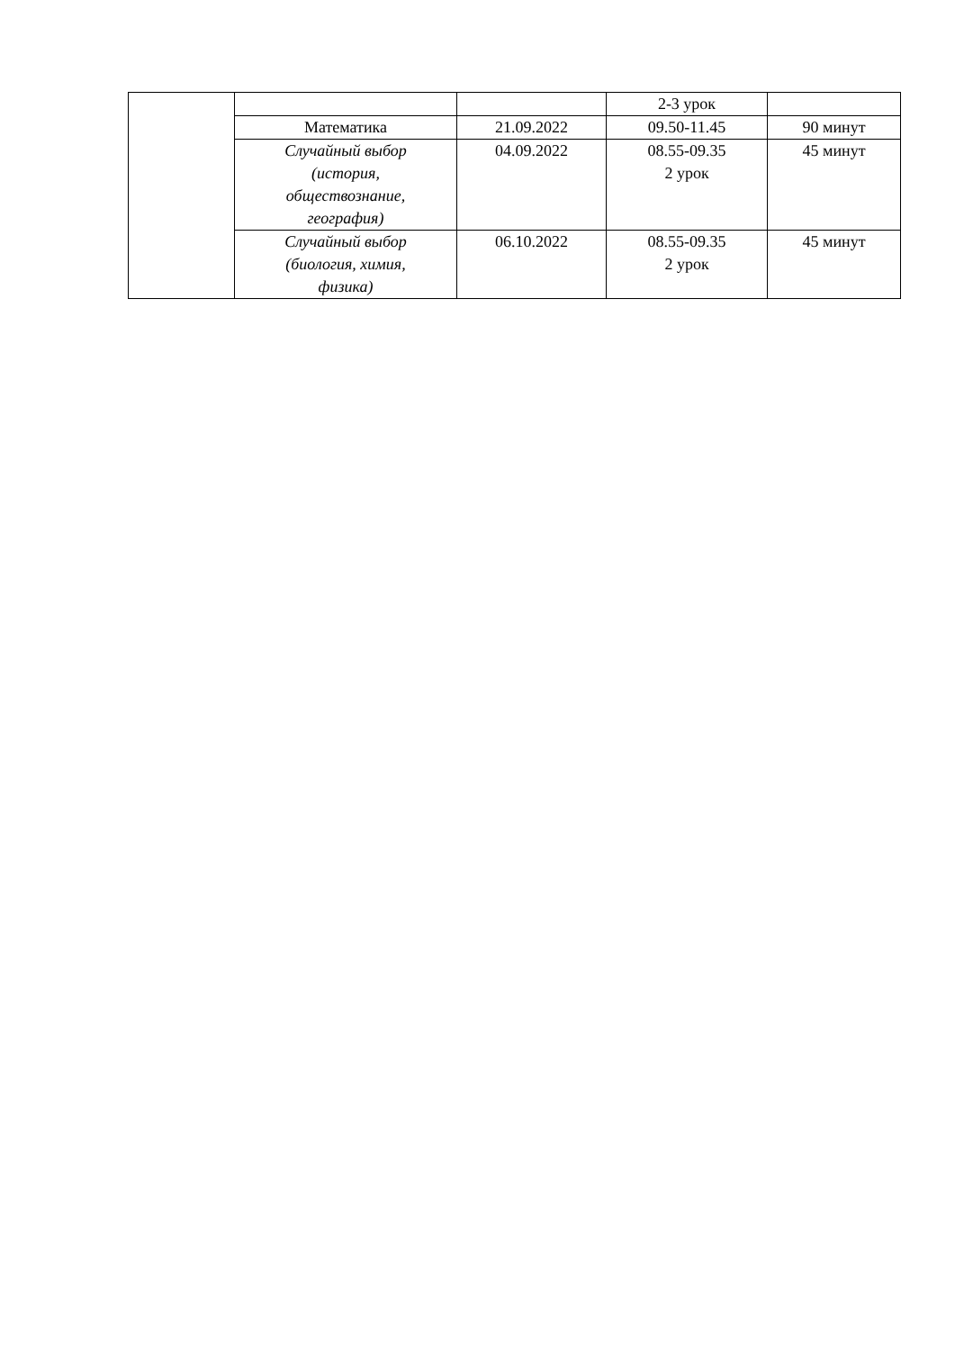| | | | 2-3 урок | |
| | Математика | 21.09.2022 | 09.50-11.45 | 90 минут |
| | Случайный выбор (история, обществознание, география) | 04.09.2022 | 08.55-09.35 2 урок | 45 минут |
| | Случайный выбор (биология, химия, физика) | 06.10.2022 | 08.55-09.35 2 урок | 45 минут |